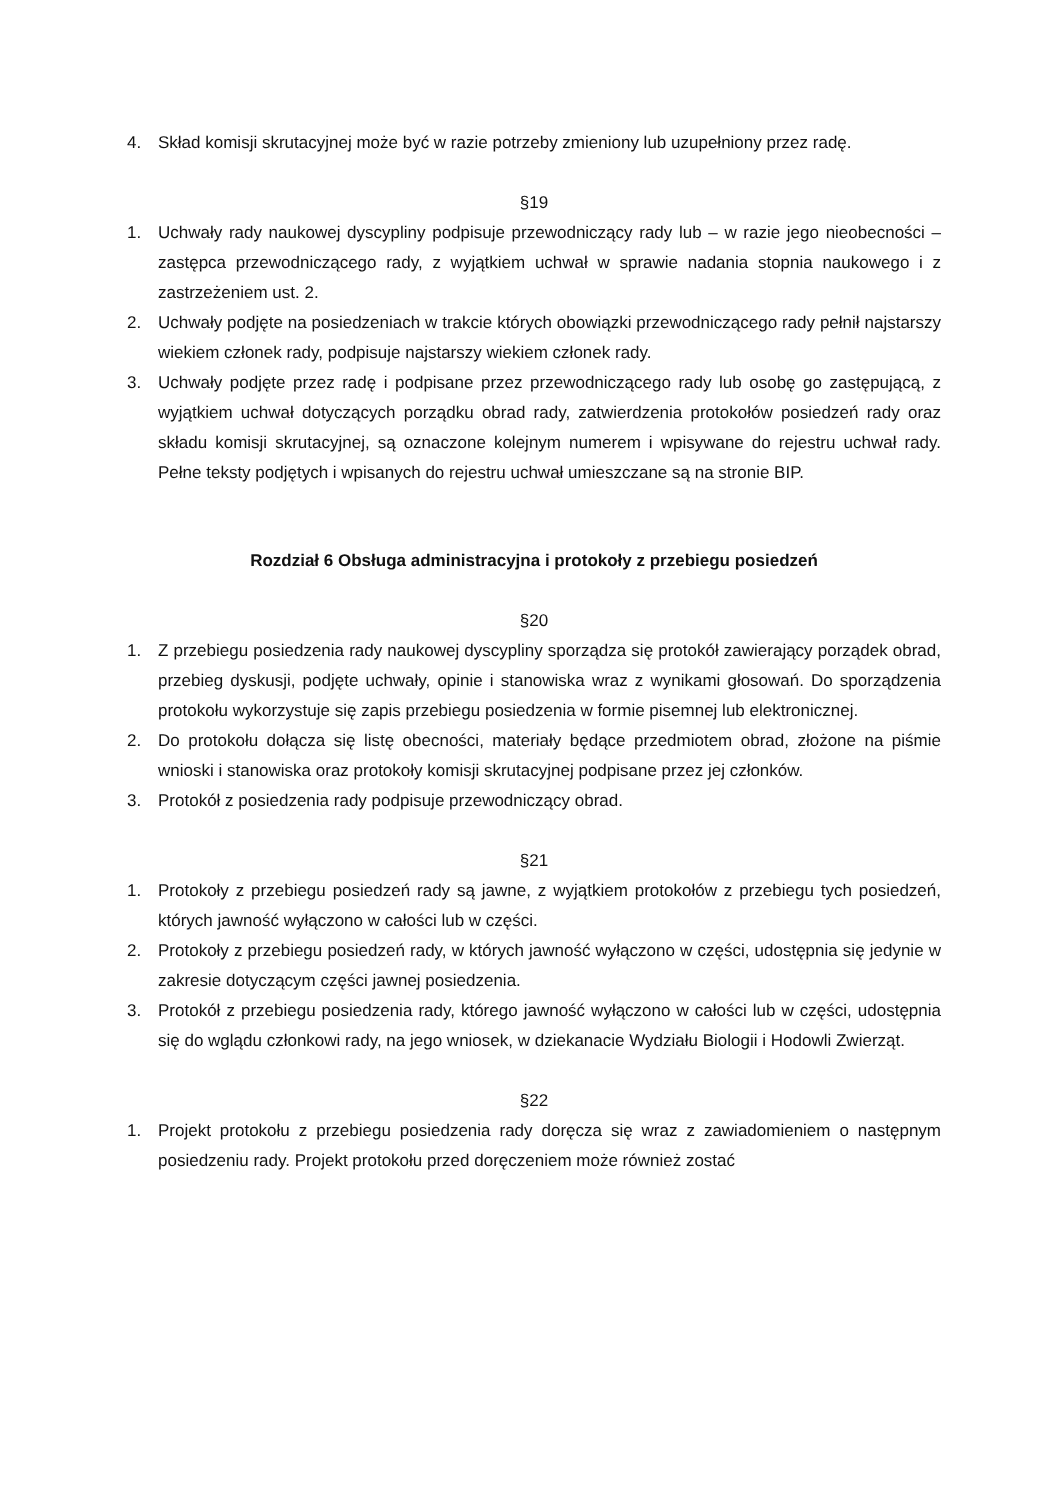4. Skład komisji skrutacyjnej może być w razie potrzeby zmieniony lub uzupełniony przez radę.
§19
1. Uchwały rady naukowej dyscypliny podpisuje przewodniczący rady lub – w razie jego nieobecności – zastępca przewodniczącego rady, z wyjątkiem uchwał w sprawie nadania stopnia naukowego i z zastrzeżeniem ust. 2.
2. Uchwały podjęte na posiedzeniach w trakcie których obowiązki przewodniczącego rady pełnił najstarszy wiekiem członek rady, podpisuje najstarszy wiekiem członek rady.
3. Uchwały podjęte przez radę i podpisane przez przewodniczącego rady lub osobę go zastępującą, z wyjątkiem uchwał dotyczących porządku obrad rady, zatwierdzenia protokołów posiedzeń rady oraz składu komisji skrutacyjnej, są oznaczone kolejnym numerem i wpisywane do rejestru uchwał rady. Pełne teksty podjętych i wpisanych do rejestru uchwał umieszczane są na stronie BIP.
Rozdział 6 Obsługa administracyjna i protokoły z przebiegu posiedzeń
§20
1. Z przebiegu posiedzenia rady naukowej dyscypliny sporządza się protokół zawierający porządek obrad, przebieg dyskusji, podjęte uchwały, opinie i stanowiska wraz z wynikami głosowań. Do sporządzenia protokołu wykorzystuje się zapis przebiegu posiedzenia w formie pisemnej lub elektronicznej.
2. Do protokołu dołącza się listę obecności, materiały będące przedmiotem obrad, złożone na piśmie wnioski i stanowiska oraz protokoły komisji skrutacyjnej podpisane przez jej członków.
3. Protokół z posiedzenia rady podpisuje przewodniczący obrad.
§21
1. Protokoły z przebiegu posiedzeń rady są jawne, z wyjątkiem protokołów z przebiegu tych posiedzeń, których jawność wyłączono w całości lub w części.
2. Protokoły z przebiegu posiedzeń rady, w których jawność wyłączono w części, udostępnia się jedynie w zakresie dotyczącym części jawnej posiedzenia.
3. Protokół z przebiegu posiedzenia rady, którego jawność wyłączono w całości lub w części, udostępnia się do wglądu członkowi rady, na jego wniosek, w dziekanacie Wydziału Biologii i Hodowli Zwierząt.
§22
1. Projekt protokołu z przebiegu posiedzenia rady doręcza się wraz z zawiadomieniem o następnym posiedzeniu rady. Projekt protokołu przed doręczeniem może również zostać